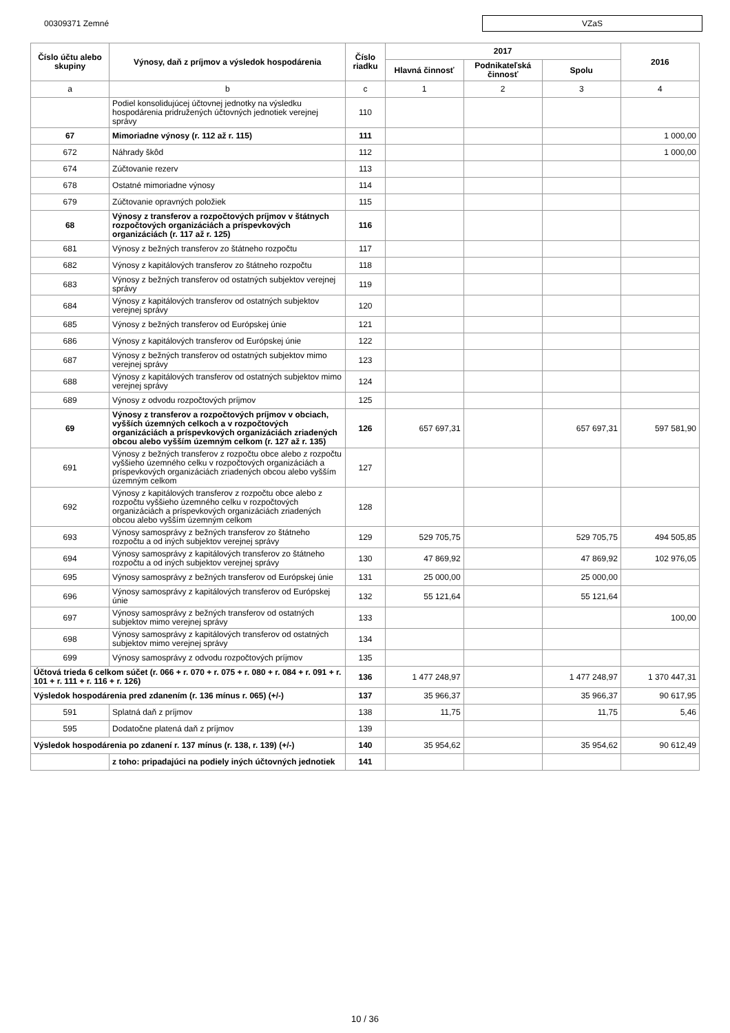00309371 Zemné
VZaS
| Číslo účtu alebo skupiny | Výnosy, daň z príjmov a výsledok hospodárenia | Číslo riadku | 2017 | | | 2016 |
| --- | --- | --- | --- | --- | --- | --- |
| | | | Hlavná činnosť | Podnikateľská činnosť | Spolu | |
| a | b | c | 1 | 2 | 3 | 4 |
| | Podiel konsolidujúcej účtovnej jednotky na výsledku hospodárenia pridružených účtovných jednotiek verejnej správy | 110 | | | | |
| 67 | Mimoriadne výnosy (r. 112 až r. 115) | 111 | | | | 1 000,00 |
| 672 | Náhrady škôd | 112 | | | | 1 000,00 |
| 674 | Zúčtovanie rezerv | 113 | | | | |
| 678 | Ostatné mimoriadne výnosy | 114 | | | | |
| 679 | Zúčtovanie opravných položiek | 115 | | | | |
| 68 | Výnosy z transferov a rozpočtových príjmov v štátnych rozpočtových organizáciách a príspevkových organizáciách (r. 117 až r. 125) | 116 | | | | |
| 681 | Výnosy z bežných transferov zo štátneho rozpočtu | 117 | | | | |
| 682 | Výnosy z kapitálových transferov zo štátneho rozpočtu | 118 | | | | |
| 683 | Výnosy z bežných transferov od ostatných subjektov verejnej správy | 119 | | | | |
| 684 | Výnosy z kapitálových transferov od ostatných subjektov verejnej správy | 120 | | | | |
| 685 | Výnosy z bežných transferov od Európskej únie | 121 | | | | |
| 686 | Výnosy z kapitálových transferov od Európskej únie | 122 | | | | |
| 687 | Výnosy z bežných transferov od ostatných subjektov mimo verejnej správy | 123 | | | | |
| 688 | Výnosy z kapitálových transferov od ostatných subjektov mimo verejnej správy | 124 | | | | |
| 689 | Výnosy z odvodu rozpočtových príjmov | 125 | | | | |
| 69 | Výnosy z transferov a rozpočtových príjmov v obciach, vyšších územných celkoch a v rozpočtových organizáciách a príspevkových organizáciách zriadených obcou alebo vyšším územným celkom (r. 127 až r. 135) | 126 | 657 697,31 | | 657 697,31 | 597 581,90 |
| 691 | Výnosy z bežných transferov z rozpočtu obce alebo z rozpočtu vyššieho územného celku v rozpočtových organizáciách a príspevkových organizáciách zriadených obcou alebo vyšším územným celkom | 127 | | | | |
| 692 | Výnosy z kapitálových transferov z rozpočtu obce alebo z rozpočtu vyššieho územného celku v rozpočtových organizáciách a príspevkových organizáciách zriadených obcou alebo vyšším územným celkom | 128 | | | | |
| 693 | Výnosy samosprávy z bežných transferov zo štátneho rozpočtu a od iných subjektov verejnej správy | 129 | 529 705,75 | | 529 705,75 | 494 505,85 |
| 694 | Výnosy samosprávy z kapitálových transferov zo štátneho rozpočtu a od iných subjektov verejnej správy | 130 | 47 869,92 | | 47 869,92 | 102 976,05 |
| 695 | Výnosy samosprávy z bežných transferov od Európskej únie | 131 | 25 000,00 | | 25 000,00 | |
| 696 | Výnosy samosprávy z kapitálových transferov od Európskej únie | 132 | 55 121,64 | | 55 121,64 | |
| 697 | Výnosy samosprávy z bežných transferov od ostatných subjektov mimo verejnej správy | 133 | | | | 100,00 |
| 698 | Výnosy samosprávy z kapitálových transferov od ostatných subjektov mimo verejnej správy | 134 | | | | |
| 699 | Výnosy samosprávy z odvodu rozpočtových príjmov | 135 | | | | |
| Účtová trieda 6 celkom súčet (r. 066 + r. 070 + r. 075 + r. 080 + r. 084 + r. 091 + r. 101 + r. 111 + r. 116 + r. 126) | | 136 | 1 477 248,97 | | 1 477 248,97 | 1 370 447,31 |
| Výsledok hospodárenia pred zdanením (r. 136 mínus r. 065) (+/-) | | 137 | 35 966,37 | | 35 966,37 | 90 617,95 |
| 591 | Splatná daň z príjmov | 138 | 11,75 | | 11,75 | 5,46 |
| 595 | Dodatočne platená daň z príjmov | 139 | | | | |
| Výsledok hospodárenia po zdanení r. 137 mínus (r. 138, r. 139) (+/-) | | 140 | 35 954,62 | | 35 954,62 | 90 612,49 |
| | z toho: pripadajúci na podiely iných účtovných jednotiek | 141 | | | | |
10 / 36